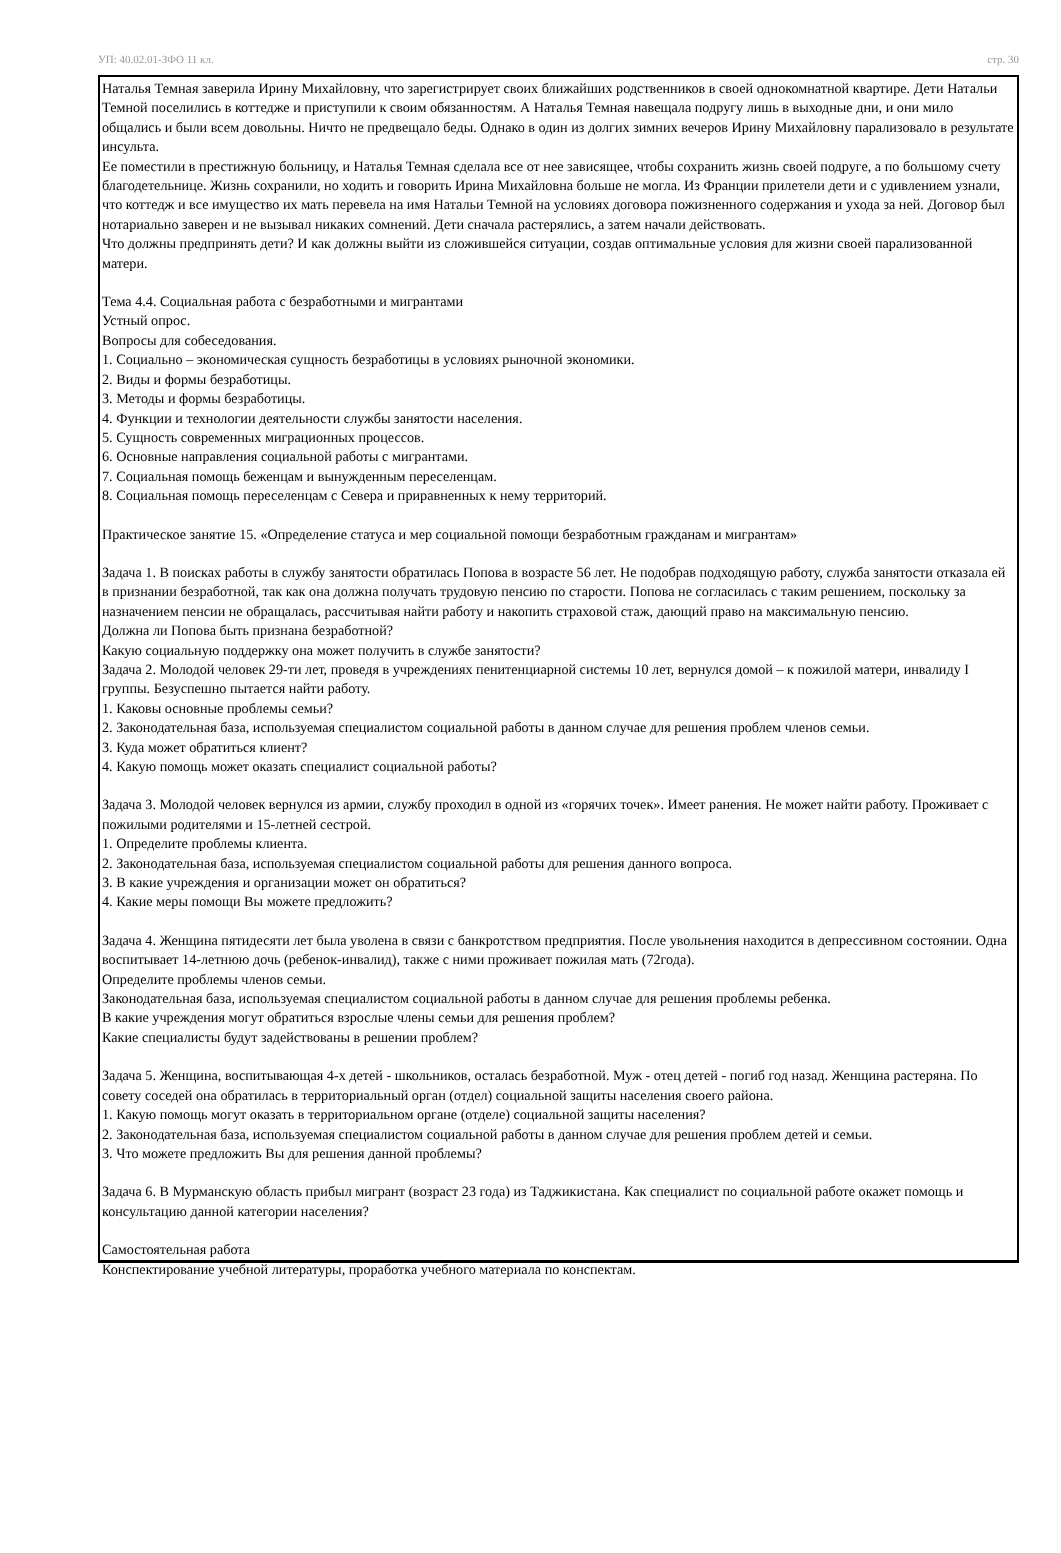УП: 40.02.01-ЗФО 11 кл. стр. 30
Наталья Темная заверила Ирину Михайловну, что зарегистрирует своих ближайших родственников в своей однокомнатной квартире. Дети Натальи Темной поселились в коттедже и приступили к своим обязанностям. А Наталья Темная навещала подругу лишь в выходные дни, и они мило общались и были всем довольны. Ничто не предвещало беды. Однако в один из долгих зимних вечеров Ирину Михайловну парализовало в результате инсульта.
Ее поместили в престижную больницу, и Наталья Темная сделала все от нее зависящее, чтобы сохранить жизнь своей подруге, а по большому счету благодетельнице. Жизнь сохранили, но ходить и говорить Ирина Михайловна больше не могла. Из Франции прилетели дети и с удивлением узнали, что коттедж и все имущество их мать перевела на имя Натальи Темной на условиях договора пожизненного содержания и ухода за ней. Договор был нотариально заверен и не вызывал никаких сомнений. Дети сначала растерялись, а затем начали действовать.
Что должны предпринять дети? И как должны выйти из сложившейся ситуации, создав оптимальные условия для жизни своей парализованной матери.
Тема 4.4. Социальная работа с безработными и мигрантами
Устный опрос.
Вопросы для собеседования.
1. Социально – экономическая сущность безработицы в условиях рыночной экономики.
2. Виды и формы безработицы.
3. Методы и формы безработицы.
4. Функции и технологии деятельности службы занятости населения.
5. Сущность современных миграционных процессов.
6. Основные направления социальной работы с мигрантами.
7. Социальная помощь беженцам и вынужденным переселенцам.
8. Социальная помощь переселенцам с Севера и приравненных к нему территорий.
Практическое занятие 15. «Определение статуса и мер социальной помощи безработным гражданам и мигрантам»
Задача 1. В поисках работы в службу занятости обратилась Попова в возрасте 56 лет. Не подобрав подходящую работу, служба занятости отказала ей в признании безработной, так как она должна получать трудовую пенсию по старости. Попова не согласилась с таким решением, поскольку за назначением пенсии не обращалась, рассчитывая найти работу и накопить страховой стаж, дающий право на максимальную пенсию.
Должна ли Попова быть признана безработной?
Какую социальную поддержку она может получить в службе занятости?
Задача 2. Молодой человек 29-ти лет, проведя в учреждениях пенитенциарной системы 10 лет, вернулся домой – к пожилой матери, инвалиду I группы. Безуспешно пытается найти работу.
1. Каковы основные проблемы семьи?
2. Законодательная база, используемая специалистом социальной работы в данном случае для решения проблем членов семьи.
3. Куда может обратиться клиент?
4. Какую помощь может оказать специалист социальной работы?
Задача 3. Молодой человек вернулся из армии, службу проходил в одной из «горячих точек». Имеет ранения. Не может найти работу. Проживает с пожилыми родителями и 15-летней сестрой.
1. Определите проблемы клиента.
2. Законодательная база, используемая специалистом социальной работы для решения данного вопроса.
3. В какие учреждения и организации может он обратиться?
4. Какие меры помощи Вы можете предложить?
Задача 4. Женщина пятидесяти лет была уволена в связи с банкротством предприятия. После увольнения находится в депрессивном состоянии. Одна воспитывает 14-летнюю дочь (ребенок-инвалид), также с ними проживает пожилая мать (72года).
Определите проблемы членов семьи.
Законодательная база, используемая специалистом социальной работы в данном случае для решения проблемы ребенка.
В какие учреждения могут обратиться взрослые члены семьи для решения проблем?
Какие специалисты будут задействованы в решении проблем?
Задача 5. Женщина, воспитывающая 4-х детей - школьников, осталась безработной. Муж - отец детей - погиб год назад. Женщина растеряна. По совету соседей она обратилась в территориальный орган (отдел) социальной защиты населения своего района.
1. Какую помощь могут оказать в территориальном органе (отделе) социальной защиты населения?
2. Законодательная база, используемая специалистом социальной работы в данном случае для решения проблем детей и семьи.
3. Что можете предложить Вы для решения данной проблемы?
Задача 6. В Мурманскую область прибыл мигрант (возраст 23 года) из Таджикистана. Как специалист по социальной работе окажет помощь и консультацию данной категории населения?
Самостоятельная работа
Конспектирование учебной литературы, проработка учебного материала по конспектам.